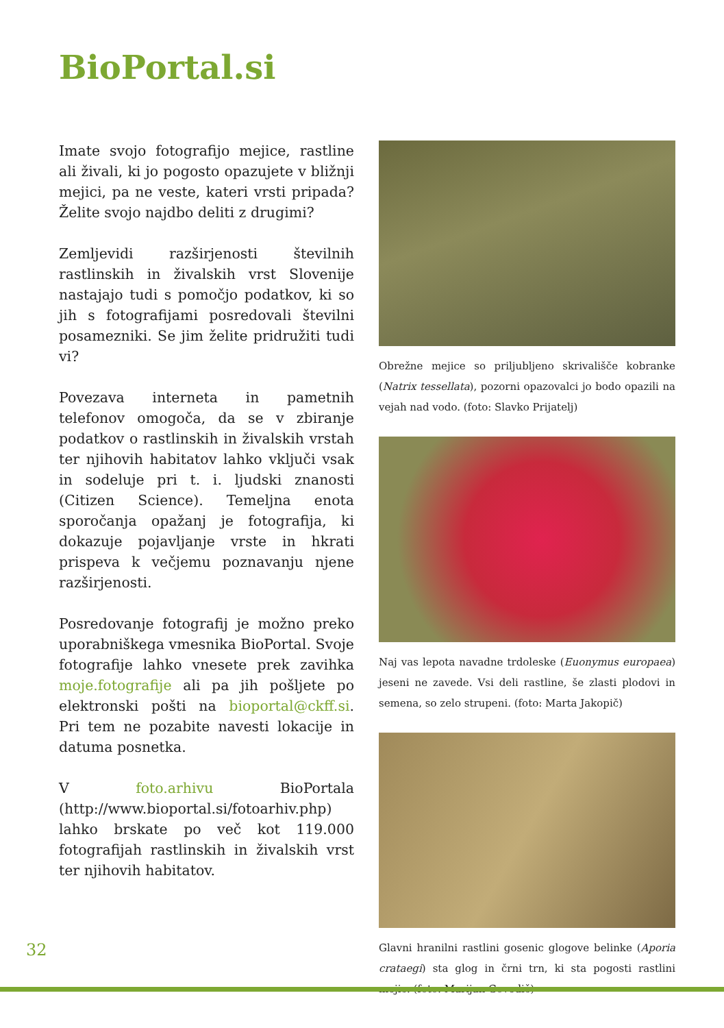BioPortal.si
Imate svojo fotografijo mejice, rastline ali živali, ki jo pogosto opazujete v bližnji mejici, pa ne veste, kateri vrsti pripada? Želite svojo najdbo deliti z drugimi?
Zemljevidi razširjenosti številnih rastlinskih in živalskih vrst Slovenije nastajajo tudi s pomočjo podatkov, ki so jih s fotografijami posredovali številni posamezniki. Se jim želite pridružiti tudi vi?
Povezava interneta in pametnih telefonov omogoča, da se v zbiranje podatkov o rastlinskih in živalskih vrstah ter njihovih habitatov lahko vključi vsak in sodeluje pri t. i. ljudski znanosti (Citizen Science). Temeljna enota sporočanja opažanj je fotografija, ki dokazuje pojavljanje vrste in hkrati prispeva k večjemu poznavanju njene razširjenosti.
Posredovanje fotografij je možno preko uporabniškega vmesnika BioPortal. Svoje fotografije lahko vnesete prek zavihka moje.fotografije ali pa jih pošljete po elektronski pošti na bioportal@ckff.si. Pri tem ne pozabite navesti lokacije in datuma posnetka.
V foto.arhivu BioPortala (http://www.bioportal.si/fotoarhiv.php) lahko brskate po več kot 119.000 fotografijah rastlinskih in živalskih vrst ter njihovih habitatov.
Obrežne mejice so priljubljeno skrivališče kobranke (Natrix tessellata), pozorni opazovalci jo bodo opazili na vejah nad vodo. (foto: Slavko Prijatelj)
Naj vas lepota navadne trdoleske (Euonymus europaea) jeseni ne zavede. Vsi deli rastline, še zlasti plodovi in semena, so zelo strupeni. (foto: Marta Jakopič)
Glavni hranilni rastlini gosenic glogove belinke (Aporia crataegi) sta glog in črni trn, ki sta pogosti rastlini mejic. (foto: Marijan Govedič)
32